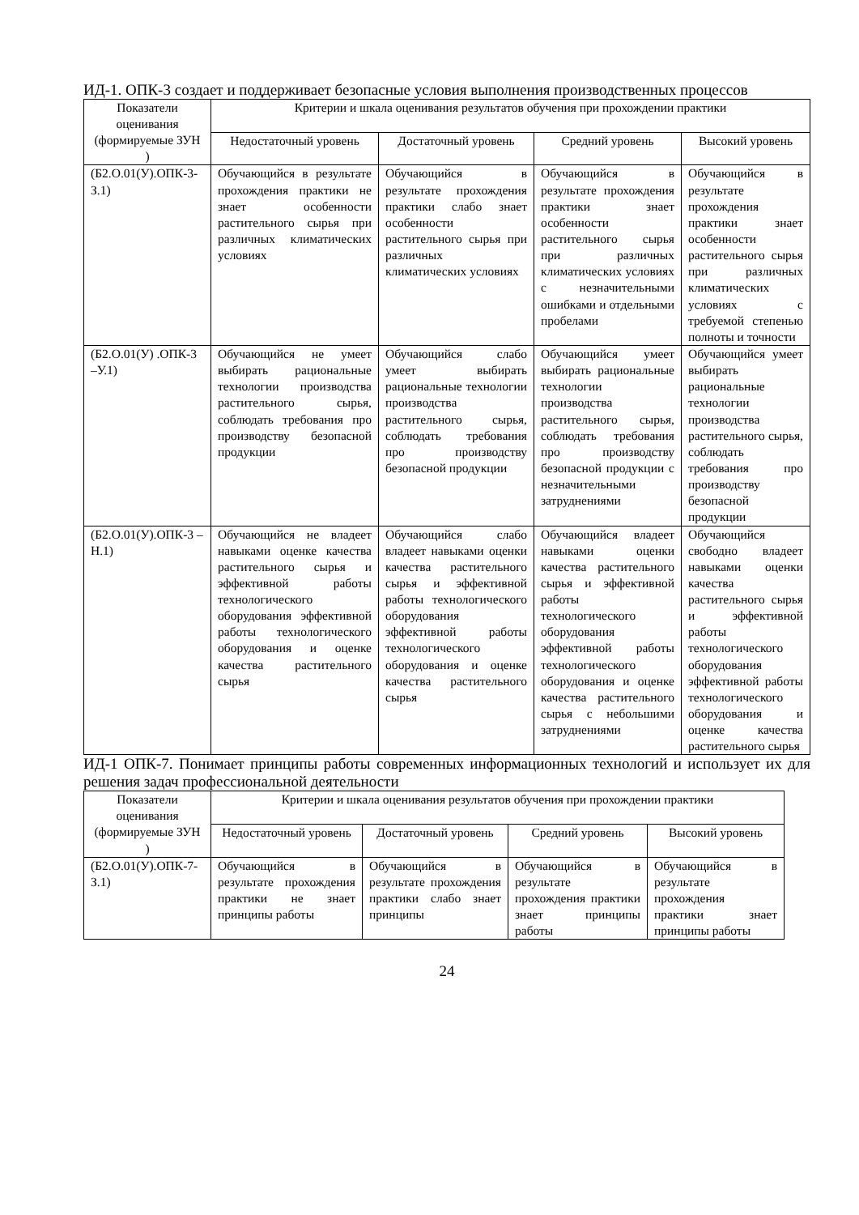ИД-1. ОПК-3 создает и поддерживает безопасные условия выполнения производственных процессов
| Показатели оценивания (формируемые ЗУН ) | Критерии и шкала оценивания результатов обучения при прохождении практики | | | |
| --- | --- | --- | --- | --- |
| | Недостаточный уровень | Достаточный уровень | Средний уровень | Высокий уровень |
| (Б2.О.01(У).ОПК-3-З.1) | Обучающийся в результате прохождения практики не знает особенности растительного сырья при различных климатических условиях | Обучающийся в результате прохождения практики слабо знает особенности растительного сырья при различных климатических условиях | Обучающийся в результате прохождения практики знает особенности растительного сырья при различных климатических условиях с незначительными ошибками и отдельными пробелами | Обучающийся в результате прохождения практики знает особенности растительного сырья при различных климатических условиях с требуемой степенью полноты и точности |
| (Б2.О.01(У) .ОПК-3 –У.1) | Обучающийся не умеет выбирать рациональные технологии производства растительного сырья, соблюдать требования про производству безопасной продукции | Обучающийся слабо умеет выбирать рациональные технологии производства растительного сырья, соблюдать требования про производству безопасной продукции | Обучающийся умеет выбирать рациональные технологии производства растительного сырья, соблюдать требования про производству безопасной продукции с незначительными затруднениями | Обучающийся умеет выбирать рациональные технологии производства растительного сырья, соблюдать требования про производству безопасной продукции |
| (Б2.О.01(У).ОПК-3 –Н.1) | Обучающийся не владеет навыками оценке качества растительного сырья и эффективной работы технологического оборудования эффективной работы технологического оборудования и оценке качества растительного сырья | Обучающийся слабо владеет навыками оценки качества растительного сырья и эффективной работы технологического оборудования эффективной работы технологического оборудования и оценке качества растительного сырья | Обучающийся владеет навыками оценки качества растительного сырья и эффективной работы технологического оборудования эффективной работы технологического оборудования и оценке качества растительного сырья с небольшими затруднениями | Обучающийся свободно владеет навыками оценки качества растительного сырья и эффективной работы технологического оборудования эффективной работы технологического оборудования и оценке качества растительного сырья |
ИД-1 ОПК-7. Понимает принципы работы современных информационных технологий и использует их для решения задач профессиональной деятельности
| Показатели оценивания (формируемые ЗУН ) | Критерии и шкала оценивания результатов обучения при прохождении практики | | | |
| --- | --- | --- | --- | --- |
| | Недостаточный уровень | Достаточный уровень | Средний уровень | Высокий уровень |
| (Б2.О.01(У).ОПК-7-З.1) | Обучающийся в результате прохождения практики не знает принципы работы | Обучающийся в результате прохождения практики слабо знает принципы | Обучающийся в результате прохождения практики знает принципы работы | Обучающийся в результате прохождения практики знает принципы работы |
24